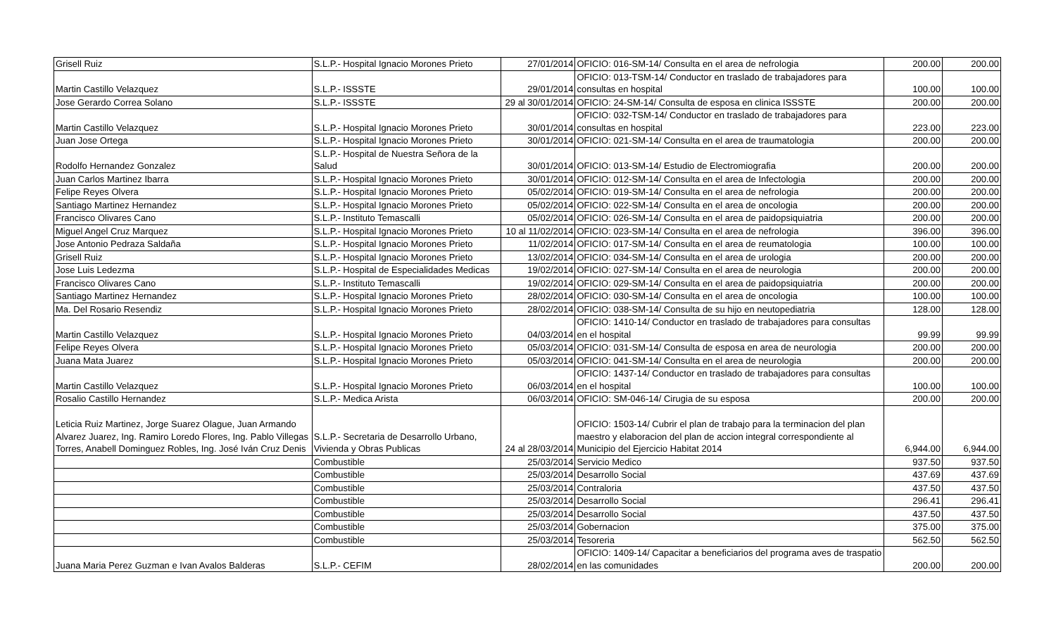| Grisell Ruiz | S.L.P.- Hospital Ignacio Morones Prieto | 27/01/2014 | OFICIO: 016-SM-14/ Consulta en el area de nefrologia | 200.00 | 200.00 |
| Martin Castillo Velazquez | S.L.P.- ISSSTE | 29/01/2014 | OFICIO: 013-TSM-14/ Conductor en traslado de trabajadores para consultas en hospital | 100.00 | 100.00 |
| Jose Gerardo Correa Solano | S.L.P.- ISSSTE | 29 al 30/01/2014 | OFICIO: 24-SM-14/ Consulta de esposa en clinica ISSSTE | 200.00 | 200.00 |
| Martin Castillo Velazquez | S.L.P.- Hospital Ignacio Morones Prieto | 30/01/2014 | OFICIO: 032-TSM-14/ Conductor en traslado de trabajadores para consultas en hospital | 223.00 | 223.00 |
| Juan Jose Ortega | S.L.P.- Hospital Ignacio Morones Prieto | 30/01/2014 | OFICIO: 021-SM-14/ Consulta en el area de traumatologia | 200.00 | 200.00 |
| Rodolfo Hernandez Gonzalez | S.L.P.- Hospital de Nuestra Señora de la Salud | 30/01/2014 | OFICIO: 013-SM-14/ Estudio de Electromiografia | 200.00 | 200.00 |
| Juan Carlos Martinez Ibarra | S.L.P.- Hospital Ignacio Morones Prieto | 30/01/2014 | OFICIO: 012-SM-14/ Consulta en el area de Infectologia | 200.00 | 200.00 |
| Felipe Reyes Olvera | S.L.P.- Hospital Ignacio Morones Prieto | 05/02/2014 | OFICIO: 019-SM-14/ Consulta en el area de nefrologia | 200.00 | 200.00 |
| Santiago Martinez Hernandez | S.L.P.- Hospital Ignacio Morones Prieto | 05/02/2014 | OFICIO: 022-SM-14/ Consulta en el area de oncologia | 200.00 | 200.00 |
| Francisco Olivares Cano | S.L.P.- Instituto Temascalli | 05/02/2014 | OFICIO: 026-SM-14/ Consulta en el area de paidopsiquiatria | 200.00 | 200.00 |
| Miguel Angel Cruz Marquez | S.L.P.- Hospital Ignacio Morones Prieto | 10 al 11/02/2014 | OFICIO: 023-SM-14/ Consulta en el area de nefrologia | 396.00 | 396.00 |
| Jose Antonio Pedraza Saldaña | S.L.P.- Hospital Ignacio Morones Prieto | 11/02/2014 | OFICIO: 017-SM-14/ Consulta en el area de reumatologia | 100.00 | 100.00 |
| Grisell Ruiz | S.L.P.- Hospital Ignacio Morones Prieto | 13/02/2014 | OFICIO: 034-SM-14/ Consulta en el area de urologia | 200.00 | 200.00 |
| Jose Luis Ledezma | S.L.P.- Hospital de Especialidades Medicas | 19/02/2014 | OFICIO: 027-SM-14/ Consulta en el area de neurologia | 200.00 | 200.00 |
| Francisco Olivares Cano | S.L.P.- Instituto Temascalli | 19/02/2014 | OFICIO: 029-SM-14/ Consulta en el area de paidopsiquiatria | 200.00 | 200.00 |
| Santiago Martinez Hernandez | S.L.P.- Hospital Ignacio Morones Prieto | 28/02/2014 | OFICIO: 030-SM-14/ Consulta en el area de oncologia | 100.00 | 100.00 |
| Ma. Del Rosario Resendiz | S.L.P.- Hospital Ignacio Morones Prieto | 28/02/2014 | OFICIO: 038-SM-14/ Consulta de su hijo en neutopediatria | 128.00 | 128.00 |
| Martin Castillo Velazquez | S.L.P.- Hospital Ignacio Morones Prieto | 04/03/2014 | OFICIO: 1410-14/ Conductor en traslado de trabajadores para consultas en el hospital | 99.99 | 99.99 |
| Felipe Reyes Olvera | S.L.P.- Hospital Ignacio Morones Prieto | 05/03/2014 | OFICIO: 031-SM-14/ Consulta de esposa en area de neurologia | 200.00 | 200.00 |
| Juana Mata Juarez | S.L.P.- Hospital Ignacio Morones Prieto | 05/03/2014 | OFICIO: 041-SM-14/ Consulta en el area de neurologia | 200.00 | 200.00 |
| Martin Castillo Velazquez | S.L.P.- Hospital Ignacio Morones Prieto | 06/03/2014 | OFICIO: 1437-14/ Conductor en traslado de trabajadores para consultas en el hospital | 100.00 | 100.00 |
| Rosalio Castillo Hernandez | S.L.P.- Medica Arista | 06/03/2014 | OFICIO: SM-046-14/ Cirugia de su esposa | 200.00 | 200.00 |
| Leticia Ruiz Martinez, Jorge Suarez Olague, Juan Armando Alvarez Juarez, Ing. Ramiro Loredo Flores, Ing. Pablo Villegas Torres, Anabell Dominguez Robles, Ing. José Iván Cruz Denis | S.L.P.- Secretaria de Desarrollo Urbano, Vivienda y Obras Publicas | 24 al 28/03/2014 | OFICIO: 1503-14/ Cubrir el plan de trabajo para la terminacion del plan maestro y elaboracion del plan de accion integral correspondiente al Municipio del Ejercicio Habitat 2014 | 6,944.00 | 6,944.00 |
| | Combustible | 25/03/2014 | Servicio Medico | 937.50 | 937.50 |
| | Combustible | 25/03/2014 | Desarrollo Social | 437.69 | 437.69 |
| | Combustible | 25/03/2014 | Contraloria | 437.50 | 437.50 |
| | Combustible | 25/03/2014 | Desarrollo Social | 296.41 | 296.41 |
| | Combustible | 25/03/2014 | Desarrollo Social | 437.50 | 437.50 |
| | Combustible | 25/03/2014 | Gobernacion | 375.00 | 375.00 |
| | Combustible | 25/03/2014 | Tesoreria | 562.50 | 562.50 |
| Juana Maria Perez Guzman e Ivan Avalos Balderas | S.L.P.- CEFIM | 28/02/2014 | OFICIO: 1409-14/ Capacitar a beneficiarios del programa aves de traspatio en las comunidades | 200.00 | 200.00 |